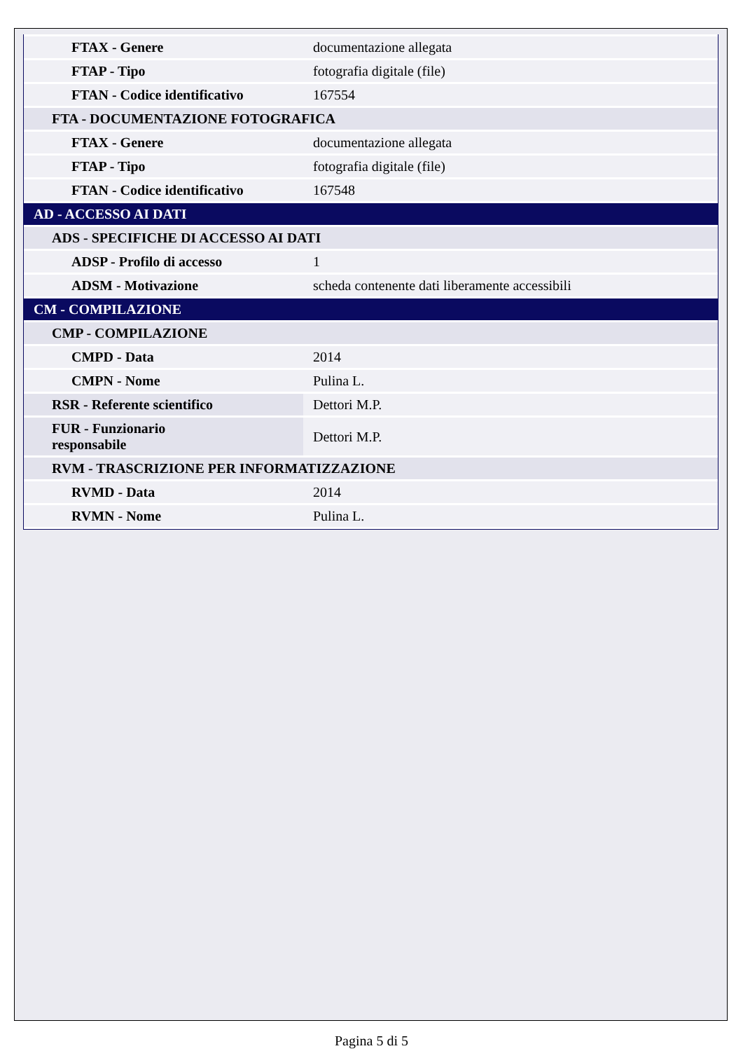| FTAX - Genere | documentazione allegata |
| FTAP - Tipo | fotografia digitale (file) |
| FTAN - Codice identificativo | 167554 |
| FTA - DOCUMENTAZIONE FOTOGRAFICA | |
| FTAX - Genere | documentazione allegata |
| FTAP - Tipo | fotografia digitale (file) |
| FTAN - Codice identificativo | 167548 |
| AD - ACCESSO AI DATI | |
| ADS - SPECIFICHE DI ACCESSO AI DATI | |
| ADSP - Profilo di accesso | 1 |
| ADSM - Motivazione | scheda contenente dati liberamente accessibili |
| CM - COMPILAZIONE | |
| CMP - COMPILAZIONE | |
| CMPD - Data | 2014 |
| CMPN - Nome | Pulina L. |
| RSR - Referente scientifico | Dettori M.P. |
| FUR - Funzionario responsabile | Dettori M.P. |
| RVM - TRASCRIZIONE PER INFORMATIZZAZIONE | |
| RVMD - Data | 2014 |
| RVMN - Nome | Pulina L. |
Pagina 5 di 5